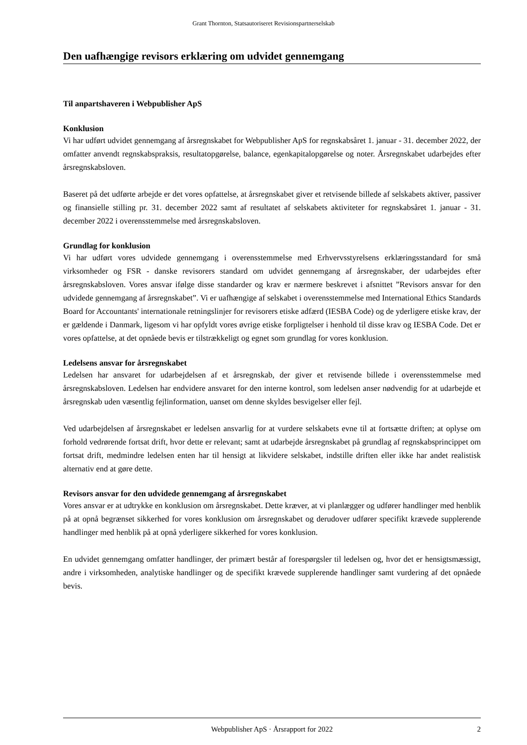Grant Thornton, Statsautoriseret Revisionspartnerselskab
Den uafhængige revisors erklæring om udvidet gennemgang
Til anpartshaveren i Webpublisher ApS
Konklusion
Vi har udført udvidet gennemgang af årsregnskabet for Webpublisher ApS for regnskabsåret 1. januar - 31. december 2022, der omfatter anvendt regnskabspraksis, resultatopgørelse, balance, egenkapitalopgørelse og noter. Årsregnskabet udarbejdes efter årsregnskabsloven.
Baseret på det udførte arbejde er det vores opfattelse, at årsregnskabet giver et retvisende billede af selskabets aktiver, passiver og finansielle stilling pr. 31. december 2022 samt af resultatet af selskabets aktiviteter for regnskabsåret 1. januar - 31. december 2022 i overensstemmelse med årsregnskabsloven.
Grundlag for konklusion
Vi har udført vores udvidede gennemgang i overensstemmelse med Erhvervsstyrelsens erklæringsstandard for små virksomheder og FSR - danske revisorers standard om udvidet gennemgang af årsregnskaber, der udarbejdes efter årsregnskabsloven. Vores ansvar ifølge disse standarder og krav er nærmere beskrevet i afsnittet ”Revisors ansvar for den udvidede gennemgang af årsregnskabet”. Vi er uafhængige af selskabet i overensstemmelse med International Ethics Standards Board for Accountants' internationale retningslinjer for revisorers etiske adfærd (IESBA Code) og de yderligere etiske krav, der er gældende i Danmark, ligesom vi har opfyldt vores øvrige etiske forpligtelser i henhold til disse krav og IESBA Code. Det er vores opfattelse, at det opnåede bevis er tilstrækkeligt og egnet som grundlag for vores konklusion.
Ledelsens ansvar for årsregnskabet
Ledelsen har ansvaret for udarbejdelsen af et årsregnskab, der giver et retvisende billede i overensstemmelse med årsregnskabsloven. Ledelsen har endvidere ansvaret for den interne kontrol, som ledelsen anser nødvendig for at udarbejde et årsregnskab uden væsentlig fejlinformation, uanset om denne skyldes besvigelser eller fejl.
Ved udarbejdelsen af årsregnskabet er ledelsen ansvarlig for at vurdere selskabets evne til at fortsætte driften; at oplyse om forhold vedrørende fortsat drift, hvor dette er relevant; samt at udarbejde årsregnskabet på grundlag af regnskabsprincippet om fortsat drift, medmindre ledelsen enten har til hensigt at likvidere selskabet, indstille driften eller ikke har andet realistisk alternativ end at gøre dette.
Revisors ansvar for den udvidede gennemgang af årsregnskabet
Vores ansvar er at udtrykke en konklusion om årsregnskabet. Dette kræver, at vi planlægger og udfører handlinger med henblik på at opnå begrænset sikkerhed for vores konklusion om årsregnskabet og derudover udfører specifikt krævede supplerende handlinger med henblik på at opnå yderligere sikkerhed for vores konklusion.
En udvidet gennemgang omfatter handlinger, der primært består af forespørgsler til ledelsen og, hvor det er hensigtsmæssigt, andre i virksomheden, analytiske handlinger og de specifikt krævede supplerende handlinger samt vurdering af det opnåede bevis.
Webpublisher ApS · Årsrapport for 2022 2